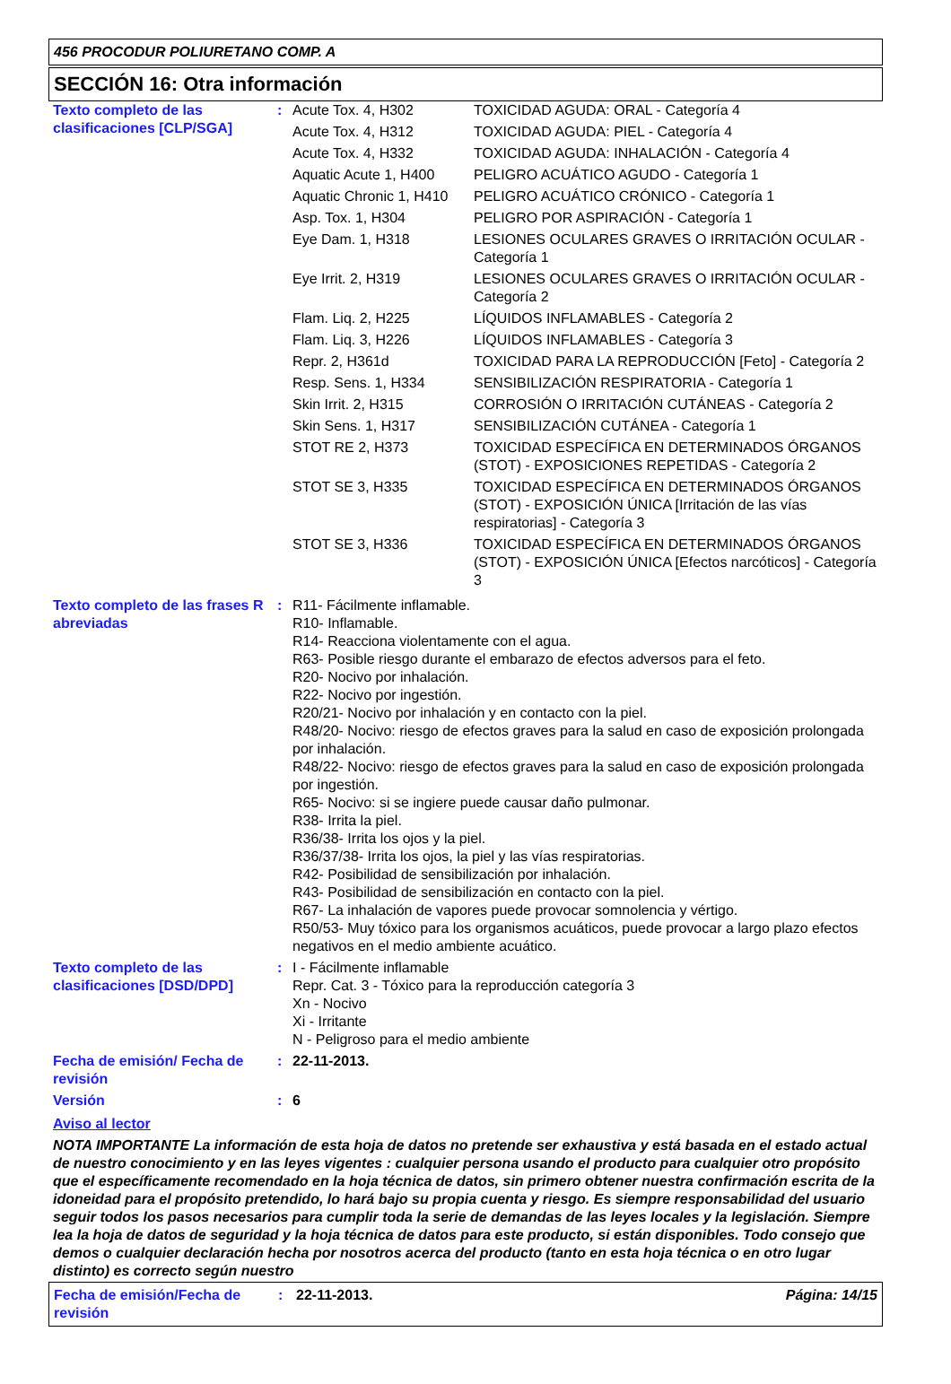456 PROCODUR POLIURETANO COMP. A
SECCIÓN 16: Otra información
| Texto completo de las clasificaciones [CLP/SGA] | : | / Acute Tox. 4, H302 / TOXICIDAD AGUDA: ORAL - Categoría 4 / / Acute Tox. 4, H312 / TOXICIDAD AGUDA: PIEL - Categoría 4 / / Acute Tox. 4, H332 / TOXICIDAD AGUDA: INHALACIÓN - Categoría 4 / / Aquatic Acute 1, H400 / PELIGRO ACUÁTICO AGUDO - Categoría 1 / / Aquatic Chronic 1, H410 / PELIGRO ACUÁTICO CRÓNICO - Categoría 1 / / Asp. Tox. 1, H304 / PELIGRO POR ASPIRACIÓN - Categoría 1 / / Eye Dam. 1, H318 / LESIONES OCULARES GRAVES O IRRITACIÓN OCULAR - Categoría 1 / / Eye Irrit. 2, H319 / LESIONES OCULARES GRAVES O IRRITACIÓN OCULAR - Categoría 2 / / Flam. Liq. 2, H225 / LÍQUIDOS INFLAMABLES - Categoría 2 / / Flam. Liq. 3, H226 / LÍQUIDOS INFLAMABLES - Categoría 3 / / Repr. 2, H361d / TOXICIDAD PARA LA REPRODUCCIÓN [Feto] - Categoría 2 / / Resp. Sens. 1, H334 / SENSIBILIZACIÓN RESPIRATORIA - Categoría 1 / / Skin Irrit. 2, H315 / CORROSIÓN O IRRITACIÓN CUTÁNEAS - Categoría 2 / / Skin Sens. 1, H317 / SENSIBILIZACIÓN CUTÁNEA - Categoría 1 / / STOT RE 2, H373 / TOXICIDAD ESPECÍFICA EN DETERMINADOS ÓRGANOS (STOT) - EXPOSICIONES REPETIDAS - Categoría 2 / / STOT SE 3, H335 / TOXICIDAD ESPECÍFICA EN DETERMINADOS ÓRGANOS (STOT) - EXPOSICIÓN ÚNICA [Irritación de las vías respiratorias] - Categoría 3 / / STOT SE 3, H336 / TOXICIDAD ESPECÍFICA EN DETERMINADOS ÓRGANOS (STOT) - EXPOSICIÓN ÚNICA [Efectos narcóticos] - Categoría 3 / |
| Texto completo de las frases R abreviadas | : | R11- Fácilmente inflamable. R10- Inflamable. R14- Reacciona violentamente con el agua. R63- Posible riesgo durante el embarazo de efectos adversos para el feto. R20- Nocivo por inhalación. R22- Nocivo por ingestión. R20/21- Nocivo por inhalación y en contacto con la piel. R48/20- Nocivo: riesgo de efectos graves para la salud en caso de exposición prolongada por inhalación. R48/22- Nocivo: riesgo de efectos graves para la salud en caso de exposición prolongada por ingestión. R65- Nocivo: si se ingiere puede causar daño pulmonar. R38- Irrita la piel. R36/38- Irrita los ojos y la piel. R36/37/38- Irrita los ojos, la piel y las vías respiratorias. R42- Posibilidad de sensibilización por inhalación. R43- Posibilidad de sensibilización en contacto con la piel. R67- La inhalación de vapores puede provocar somnolencia y vértigo. R50/53- Muy tóxico para los organismos acuáticos, puede provocar a largo plazo efectos negativos en el medio ambiente acuático. |
| Texto completo de las clasificaciones [DSD/DPD] | : | I - Fácilmente inflamable Repr. Cat. 3 - Tóxico para la reproducción categoría 3 Xn - Nocivo Xi - Irritante N - Peligroso para el medio ambiente |
| Fecha de emisión/ Fecha de revisión | : | 22-11-2013. |
| Versión | : | 6 |
Aviso al lector
NOTA IMPORTANTE La información de esta hoja de datos no pretende ser exhaustiva y está basada en el estado actual de nuestro conocimiento y en las leyes vigentes : cualquier persona usando el producto para cualquier otro propósito que el específicamente recomendado en la hoja técnica de datos, sin primero obtener nuestra confirmación escrita de la idoneidad para el propósito pretendido, lo hará bajo su propia cuenta y riesgo. Es siempre responsabilidad del usuario seguir todos los pasos necesarios para cumplir toda la serie de demandas de las leyes locales y la legislación. Siempre lea la hoja de datos de seguridad y la hoja técnica de datos para este producto, si están disponibles. Todo consejo que demos o cualquier declaración hecha por nosotros acerca del producto (tanto en esta hoja técnica o en otro lugar distinto) es correcto según nuestro
Fecha de emisión/Fecha de revisión
: 22-11-2013. Página: 14/15